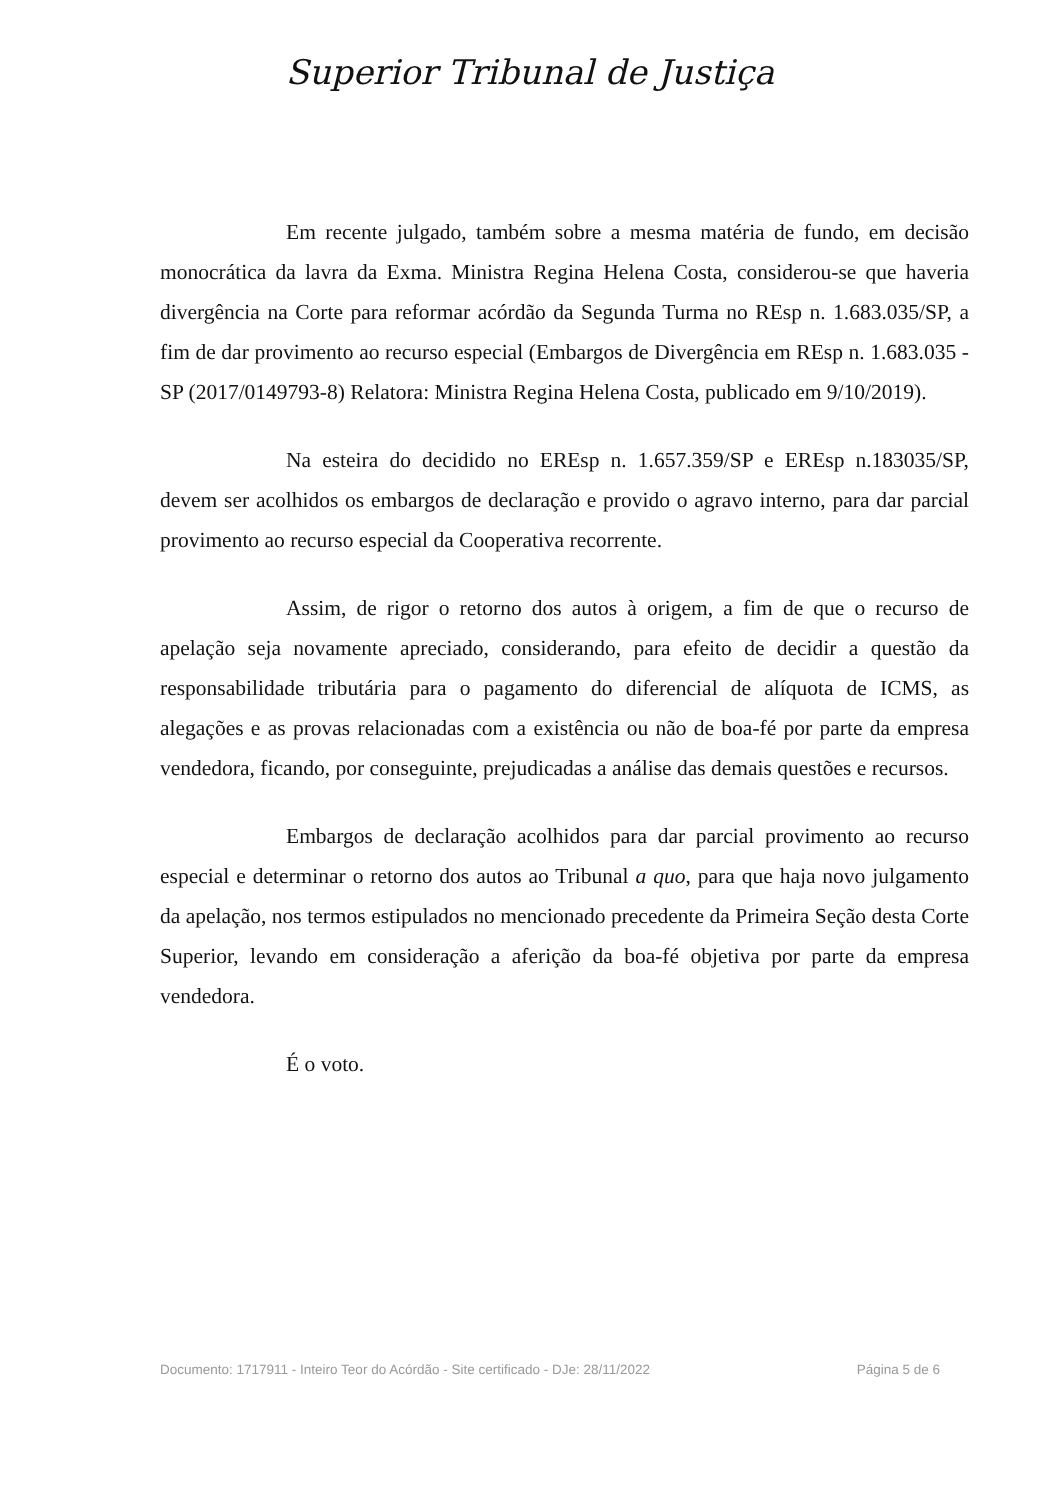Superior Tribunal de Justiça
Em recente julgado, também sobre a mesma matéria de fundo, em decisão monocrática da lavra da Exma. Ministra Regina Helena Costa, considerou-se que haveria divergência na Corte para reformar acórdão da Segunda Turma no REsp n. 1.683.035/SP, a fim de dar provimento ao recurso especial (Embargos de Divergência em REsp n. 1.683.035 - SP (2017/0149793-8) Relatora: Ministra Regina Helena Costa, publicado em 9/10/2019).
Na esteira do decidido no EREsp n. 1.657.359/SP e EREsp n.183035/SP, devem ser acolhidos os embargos de declaração e provido o agravo interno, para dar parcial provimento ao recurso especial da Cooperativa recorrente.
Assim, de rigor o retorno dos autos à origem, a fim de que o recurso de apelação seja novamente apreciado, considerando, para efeito de decidir a questão da responsabilidade tributária para o pagamento do diferencial de alíquota de ICMS, as alegações e as provas relacionadas com a existência ou não de boa-fé por parte da empresa vendedora, ficando, por conseguinte, prejudicadas a análise das demais questões e recursos.
Embargos de declaração acolhidos para dar parcial provimento ao recurso especial e determinar o retorno dos autos ao Tribunal a quo, para que haja novo julgamento da apelação, nos termos estipulados no mencionado precedente da Primeira Seção desta Corte Superior, levando em consideração a aferição da boa-fé objetiva por parte da empresa vendedora.
É o voto.
Documento: 1717911 - Inteiro Teor do Acórdão - Site certificado - DJe: 28/11/2022 Página 5 de 6